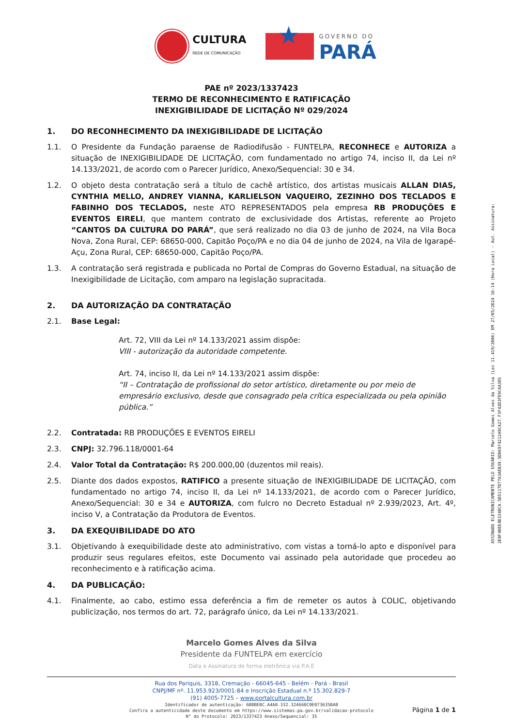CULTURA
REDE DE COMUNICAÇÃO
★
GOVERNO DO
PARÁ
PAE nº 2023/1337423
TERMO DE RECONHECIMENTO E RATIFICAÇÃO
INEXIGIBILIDADE DE LICITAÇÃO Nº 029/2024
1. DO RECONHECIMENTO DA INEXIGIBILIDADE DE LICITAÇÃO
1.1. O Presidente da Fundação paraense de Radiodifusão - FUNTELPA, RECONHECE e AUTORIZA a situação de INEXIGIBILIDADE DE LICITAÇÃO, com fundamentado no artigo 74, inciso II, da Lei nº 14.133/2021, de acordo com o Parecer Jurídico, Anexo/Sequencial: 30 e 34.
1.2. O objeto desta contratação será a título de cachê artístico, dos artistas musicais ALLAN DIAS, CYNTHIA MELLO, ANDREY VIANNA, KARLIELSON VAQUEIRO, ZEZINHO DOS TECLADOS E FABINHO DOS TECLADOS, neste ATO REPRESENTADOS pela empresa RB PRODUÇÕES E EVENTOS EIRELI, que mantem contrato de exclusividade dos Artistas, referente ao Projeto “CANTOS DA CULTURA DO PARÁ”, que será realizado no dia 03 de junho de 2024, na Vila Boca Nova, Zona Rural, CEP: 68650-000, Capitão Poço/PA e no dia 04 de junho de 2024, na Vila de Igarapé-Açu, Zona Rural, CEP: 68650-000, Capitão Poço/PA.
1.3. A contratação será registrada e publicada no Portal de Compras do Governo Estadual, na situação de Inexigibilidade de Licitação, com amparo na legislação supracitada.
2. DA AUTORIZAÇÃO DA CONTRATAÇÃO
2.1. Base Legal:
Art. 72, VIII da Lei nº 14.133/2021 assim dispõe:
VIII - autorização da autoridade competente.
Art. 74, inciso II, da Lei nº 14.133/2021 assim dispõe:
“II – Contratação de profissional do setor artístico, diretamente ou por meio de empresário exclusivo, desde que consagrado pela crítica especializada ou pela opinião pública.”
2.2. Contratada: RB PRODUÇÕES E EVENTOS EIRELI
2.3. CNPJ: 32.796.118/0001-64
2.4. Valor Total da Contratação: R$ 200.000,00 (duzentos mil reais).
2.5. Diante dos dados expostos, RATIFICO a presente situação de INEXIGIBILIDADE DE LICITAÇÃO, com fundamentado no artigo 74, inciso II, da Lei nº 14.133/2021, de acordo com o Parecer Jurídico, Anexo/Sequencial: 30 e 34 e AUTORIZA, com fulcro no Decreto Estadual nº 2.939/2023, Art. 4º, inciso V, a Contratação da Produtora de Eventos.
3. DA EXEQUIBILIDADE DO ATO
3.1. Objetivando à exequibilidade deste ato administrativo, com vistas a torná-lo apto e disponível para produzir seus regulares efeitos, este Documento vai assinado pela autoridade que procedeu ao reconhecimento e à ratificação acima.
4. DA PUBLICAÇÃO:
4.1. Finalmente, ao cabo, estimo essa deferência a fim de remeter os autos à COLIC, objetivando publicização, nos termos do art. 72, parágrafo único, da Lei nº 14.133/2021.
Marcelo Gomes Alves da Silva
Presidente da FUNTELPA em exercício
Data e Assinatura de forma eletrônica via P.A.E
Rua dos Pariquis, 3318, Cremação - 66045-645 - Belém - Pará - Brasil
CNPJ/MF nº. 11.953.923/0001-84 e Inscrição Estadual n.º 15.302.829-7
(91) 4005-7725 – www.portalcultura.com.br
Identificador de autenticação: 6BBBEBC.A4A0.332.324660C0E073635BAB
Confira a autenticidade deste documento em https://www.sistemas.pa.gov.br/validacao-protocolo
N° do Protocolo: 2023/1337423 Anexo/Sequencial: 35
Página 1 de 1
ASSINADO ELETRONICAMENTE PELO USUÁRIO: Marcelo Gomes Alves da Silva (Lei 11.419/2006) EM 27/05/2024 16:14 (Hora Local) - Aut. Assinatura: 2EBF40EE4D3348CA.5D5117D77A3AEB39.5D06974212A9CA27.F3F42D3FE9CAA305